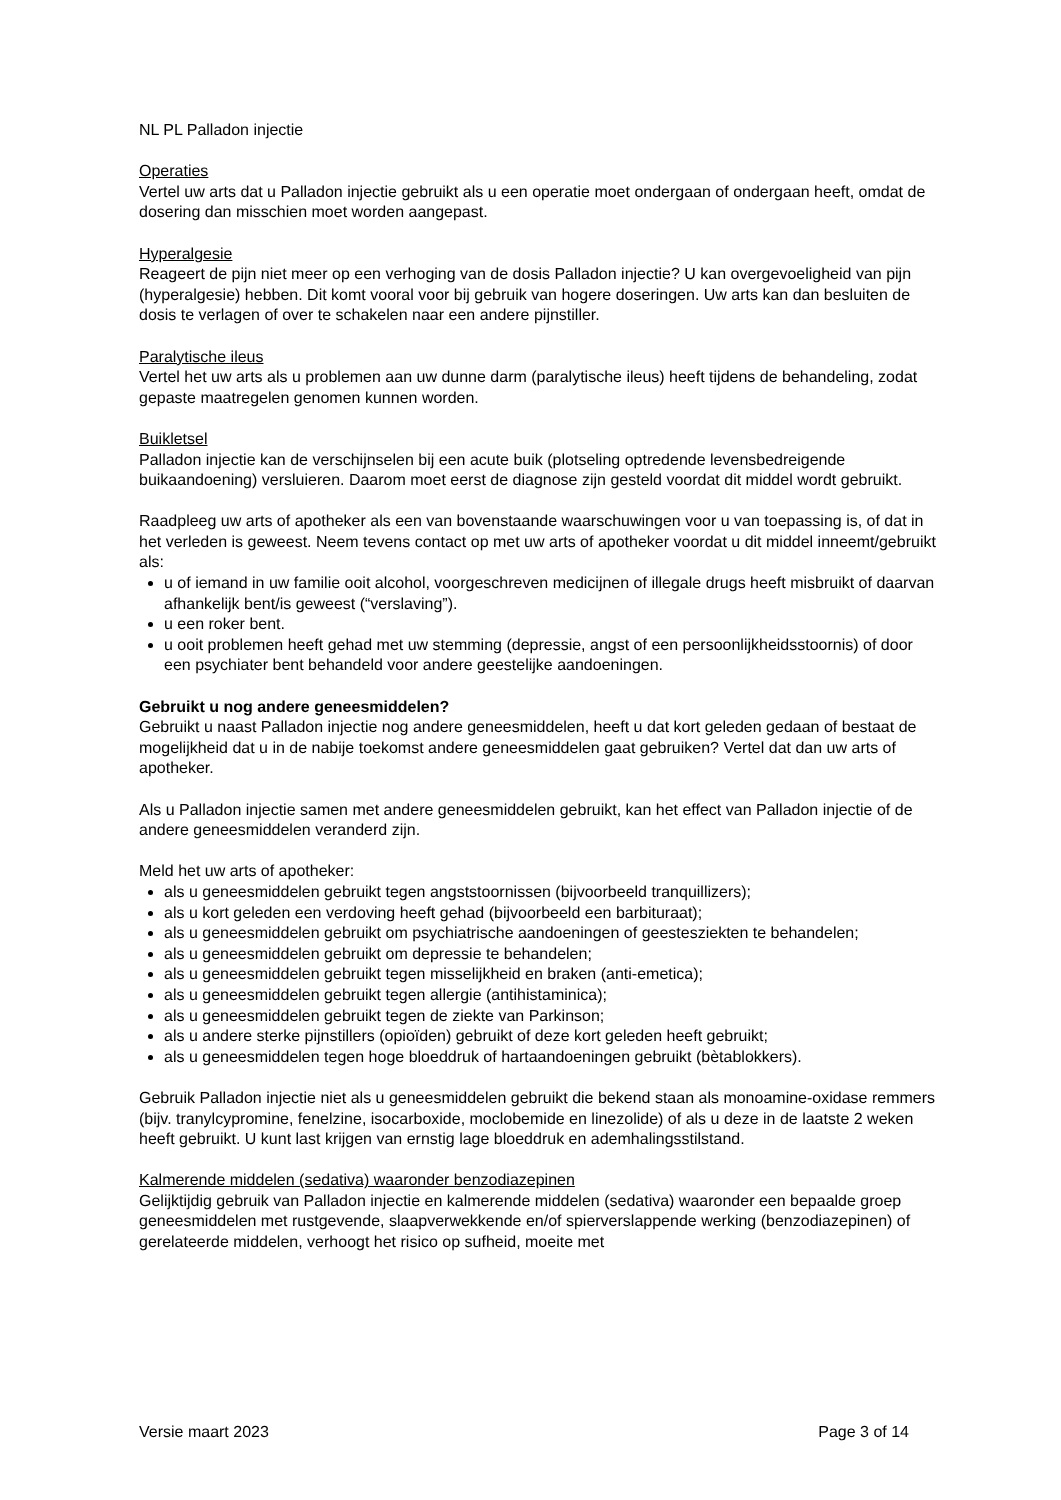NL PL Palladon injectie
Operaties
Vertel uw arts dat u Palladon injectie gebruikt als u een operatie moet ondergaan of ondergaan heeft, omdat de dosering dan misschien moet worden aangepast.
Hyperalgesie
Reageert de pijn niet meer op een verhoging van de dosis Palladon injectie? U kan overgevoeligheid van pijn (hyperalgesie) hebben. Dit komt vooral voor bij gebruik van hogere doseringen. Uw arts kan dan besluiten de dosis te verlagen of over te schakelen naar een andere pijnstiller.
Paralytische ileus
Vertel het uw arts als u problemen aan uw dunne darm (paralytische ileus) heeft tijdens de behandeling, zodat gepaste maatregelen genomen kunnen worden.
Buikletsel
Palladon injectie kan de verschijnselen bij een acute buik (plotseling optredende levensbedreigende buikaandoening) versluieren. Daarom moet eerst de diagnose zijn gesteld voordat dit middel wordt gebruikt.
Raadpleeg uw arts of apotheker als een van bovenstaande waarschuwingen voor u van toepassing is, of dat in het verleden is geweest. Neem tevens contact op met uw arts of apotheker voordat u dit middel inneemt/gebruikt als:
u of iemand in uw familie ooit alcohol, voorgeschreven medicijnen of illegale drugs heeft misbruikt of daarvan afhankelijk bent/is geweest (“verslaving”).
u een roker bent.
u ooit problemen heeft gehad met uw stemming (depressie, angst of een persoonlijkheidsstoornis) of door een psychiater bent behandeld voor andere geestelijke aandoeningen.
Gebruikt u nog andere geneesmiddelen?
Gebruikt u naast Palladon injectie nog andere geneesmiddelen, heeft u dat kort geleden gedaan of bestaat de mogelijkheid dat u in de nabije toekomst andere geneesmiddelen gaat gebruiken? Vertel dat dan uw arts of apotheker.
Als u Palladon injectie samen met andere geneesmiddelen gebruikt, kan het effect van Palladon injectie of de andere geneesmiddelen veranderd zijn.
Meld het uw arts of apotheker:
als u geneesmiddelen gebruikt tegen angststoornissen (bijvoorbeeld tranquillizers);
als u kort geleden een verdoving heeft gehad (bijvoorbeeld een barbituraat);
als u geneesmiddelen gebruikt om psychiatrische aandoeningen of geestesziekten te behandelen;
als u geneesmiddelen gebruikt om depressie te behandelen;
als u geneesmiddelen gebruikt tegen misselijkheid en braken (anti-emetica);
als u geneesmiddelen gebruikt tegen allergie (antihistaminica);
als u geneesmiddelen gebruikt tegen de ziekte van Parkinson;
als u andere sterke pijnstillers (opioïden) gebruikt of deze kort geleden heeft gebruikt;
als u geneesmiddelen tegen hoge bloeddruk of hartaandoeningen gebruikt (bètablokkers).
Gebruik Palladon injectie niet als u geneesmiddelen gebruikt die bekend staan als monoamine-oxidase remmers (bijv. tranylcypromine, fenelzine, isocarboxide, moclobemide en linezolide) of als u deze in de laatste 2 weken heeft gebruikt. U kunt last krijgen van ernstig lage bloeddruk en ademhalingsstilstand.
Kalmerende middelen (sedativa) waaronder benzodiazepinen
Gelijktijdig gebruik van Palladon injectie en kalmerende middelen (sedativa) waaronder een bepaalde groep geneesmiddelen met rustgevende, slaapverwekkende en/of spierverslappende werking (benzodiazepinen) of gerelateerde middelen, verhoogt het risico op sufheid, moeite met
Versie maart 2023 Page 3 of 14